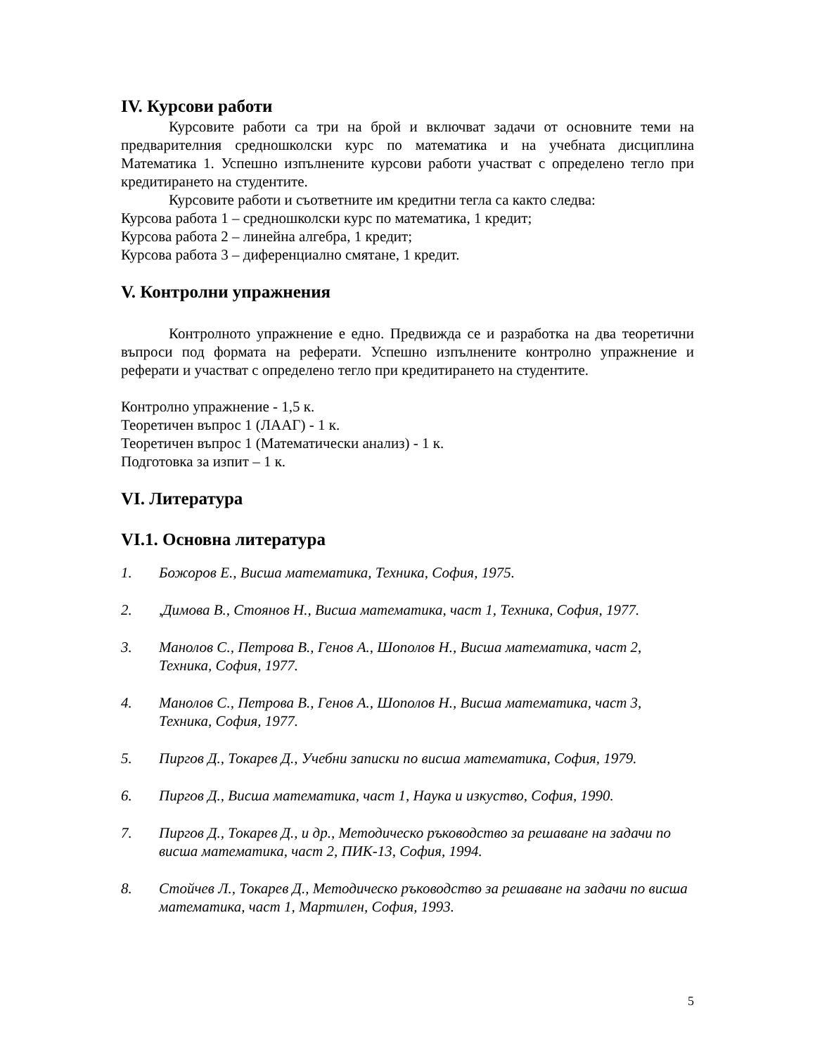IV. Курсови работи
Курсовите работи са три на брой и включват задачи от основните теми на предварителния средношколски курс по математика и на учебната дисциплина Математика 1. Успешно изпълнените курсови работи участват с определено тегло при кредитирането на студентите.
Курсовите работи и съответните им кредитни тегла са както следва:
Курсова работа 1 – средношколски курс по математика, 1 кредит;
Курсова работа 2 – линейна алгебра, 1 кредит;
Курсова работа 3 – диференциално смятане, 1 кредит.
V. Контролни упражнения
Контролното упражнение е едно. Предвижда се и разработка на два теоретични въпроси под формата на реферати. Успешно изпълнените контролно упражнение и реферати и участват с определено тегло при кредитирането на студентите.
Контролно упражнение - 1,5 к.
Теоретичен въпрос 1 (ЛААГ) - 1 к.
Теоретичен въпрос 1 (Математически анализ) - 1 к.
Подготовка за изпит – 1 к.
VI. Литература
VI.1. Основна литература
1. Божоров Е., Висша математика, Техника, София, 1975.
2.,Димова В., Стоянов Н., Висша математика, част 1, Техника, София, 1977.
3. Манолов С., Петрова В., Генов А., Шополов Н., Висша математика, част 2, Техника, София, 1977.
4. Манолов С., Петрова В., Генов А., Шополов Н., Висша математика, част 3, Техника, София, 1977.
5. Пиргов Д., Токарев Д., Учебни записки по висша математика, София, 1979.
6. Пиргов Д., Висша математика, част 1, Наука и изкуство, София, 1990.
7. Пиргов Д., Токарев Д., и др., Методическо ръководство за решаване на задачи по висша математика, част 2, ПИК-13, София, 1994.
8. Стойчев Л., Токарев Д., Методическо ръководство за решаване на задачи по висша математика, част 1, Мартилен, София, 1993.
5